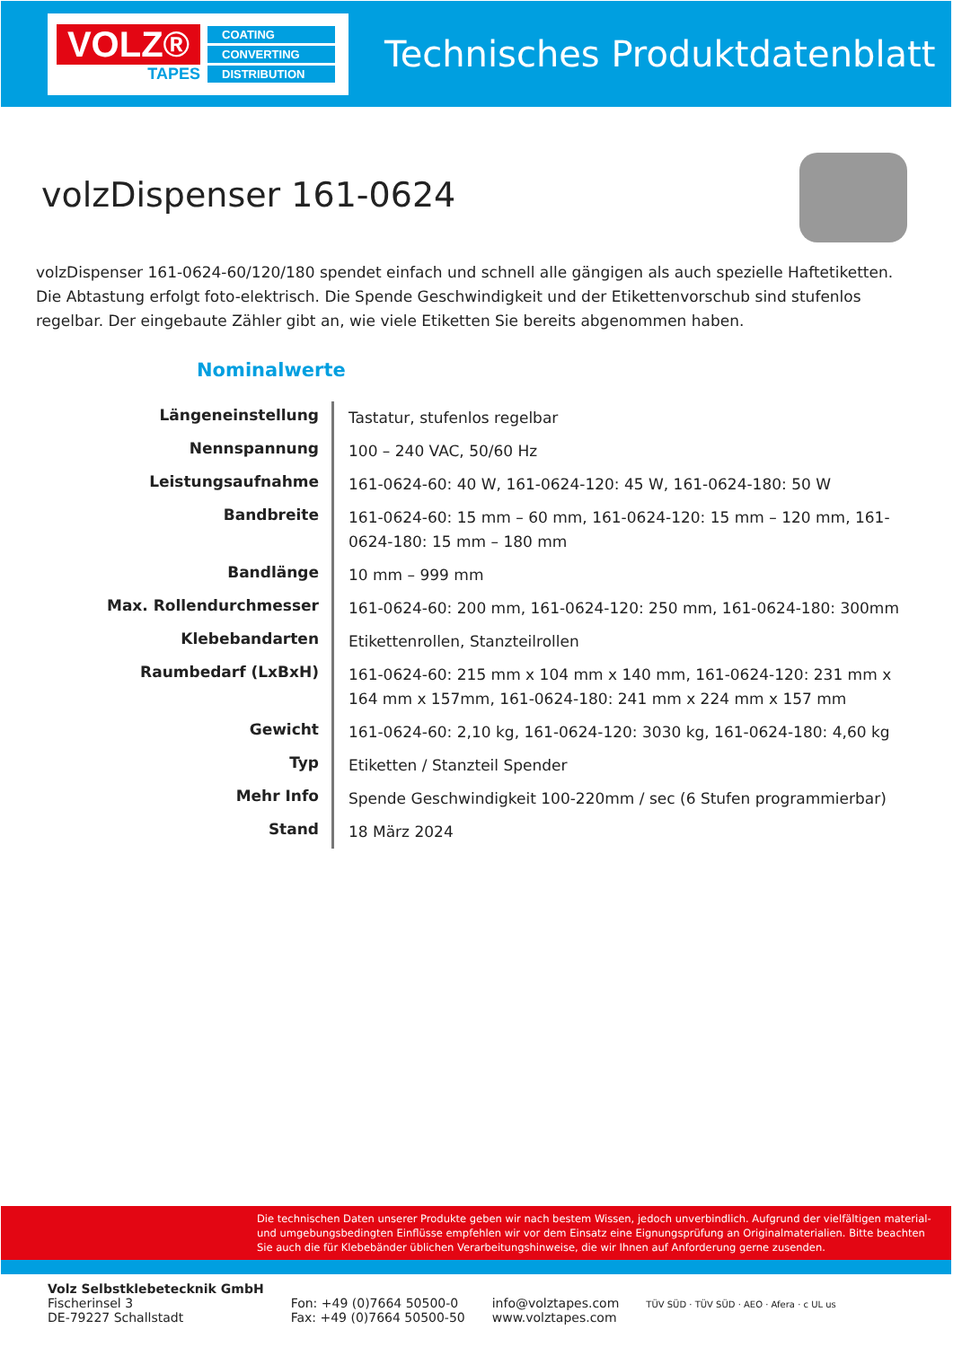VOLZ®
TAPES
COATING
CONVERTING
DISTRIBUTION
Technisches Produktdatenblatt
volzDispenser 161-0624
volzDispenser 161-0624-60/120/180 spendet einfach und schnell alle gängigen als auch spezielle Haftetiketten. Die Abtastung erfolgt foto-elektrisch. Die Spende Geschwindigkeit und der Etikettenvorschub sind stufenlos regelbar. Der eingebaute Zähler gibt an, wie viele Etiketten Sie bereits abgenommen haben.
Nominalwerte
| Längeneinstellung | Tastatur, stufenlos regelbar |
| Nennspannung | 100 – 240 VAC, 50/60 Hz |
| Leistungsaufnahme | 161-0624-60: 40 W, 161-0624-120: 45 W, 161-0624-180: 50 W |
| Bandbreite | 161-0624-60: 15 mm – 60 mm, 161-0624-120: 15 mm – 120 mm, 161-0624-180: 15 mm – 180 mm |
| Bandlänge | 10 mm – 999 mm |
| Max. Rollendurchmesser | 161-0624-60: 200 mm, 161-0624-120: 250 mm, 161-0624-180: 300mm |
| Klebebandarten | Etikettenrollen, Stanzteilrollen |
| Raumbedarf (LxBxH) | 161-0624-60: 215 mm x 104 mm x 140 mm, 161-0624-120: 231 mm x 164 mm x 157mm, 161-0624-180: 241 mm x 224 mm x 157 mm |
| Gewicht | 161-0624-60: 2,10 kg, 161-0624-120: 3030 kg, 161-0624-180: 4,60 kg |
| Typ | Etiketten / Stanzteil Spender |
| Mehr Info | Spende Geschwindigkeit 100-220mm / sec (6 Stufen programmierbar) |
| Stand | 18 März 2024 |
Die technischen Daten unserer Produkte geben wir nach bestem Wissen, jedoch unverbindlich. Aufgrund der vielfältigen material- und umgebungsbedingten Einflüsse empfehlen wir vor dem Einsatz eine Eignungsprüfung an Originalmaterialien. Bitte beachten Sie auch die für Klebebänder üblichen Verarbeitungshinweise, die wir Ihnen auf Anforderung gerne zusenden.
Volz Selbstklebetecknik GmbH
Fischerinsel 3
DE-79227 Schallstadt
Fon: +49 (0)7664 50500-0
Fax: +49 (0)7664 50500-50
info@volztapes.com
www.volztapes.com
TÜV SÜD · TÜV SÜD · AEO · Afera · c UL us